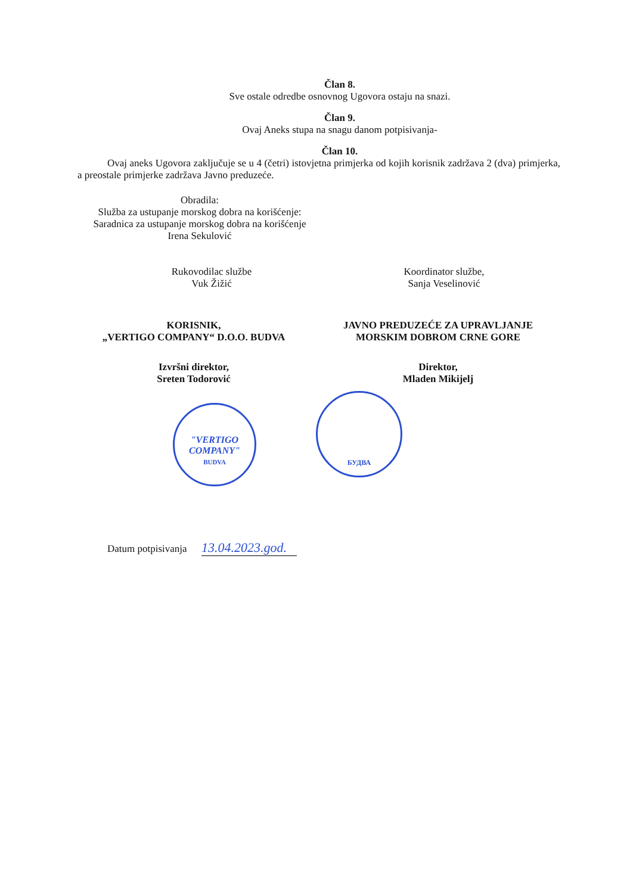Član 8.
Sve ostale odredbe osnovnog Ugovora ostaju na snazi.
Član 9.
Ovaj Aneks stupa na snagu danom potpisivanja-
Član 10.
Ovaj aneks Ugovora zaključuje se u 4 (četri) istovjetna primjerka od kojih korisnik zadržava 2 (dva) primjerka, a preostale primjerke zadržava Javno preduzeće.
Obradila:
Služba za ustupanje morskog dobra na korišćenje:
Saradnica za ustupanje morskog dobra na korišćenje
Irena Sekulović
Rukovodilac službe
Vuk Žižić
Koordinator službe,
Sanja Veselinović
KORISNIK,
„VERTIGO COMPANY“ D.O.O. BUDVA
JAVNO PREDUZEĆE ZA UPRAVLJANJE
MORSKIM DOBROM CRNE GORE
Izvršni direktor,
Sreten Todorović
Direktor,
Mladen Mikijelj
"VERTIGO
COMPANY"
BUDVA
БУДВА
Datum potpisivanja 13.04.2023.god.